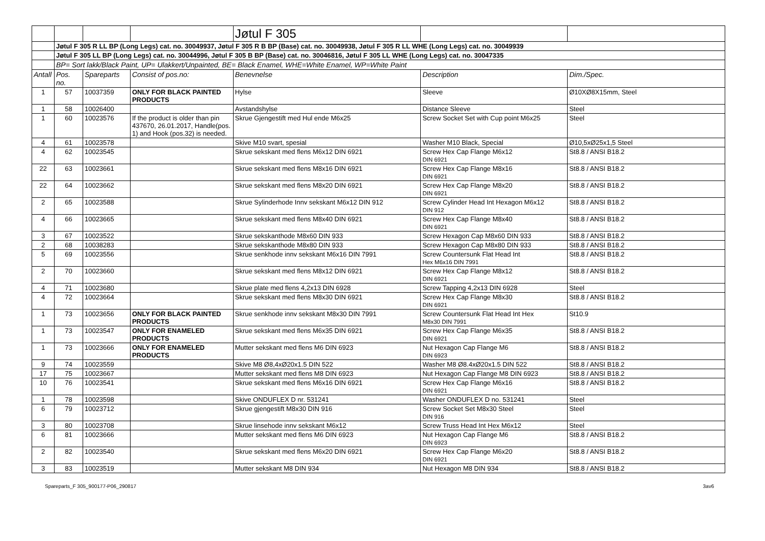| | | | | Jøtul F 305 | | |
| | Jøtul F 305 R LL BP (Long Legs) cat. no. 30049937, Jøtul F 305 R B BP (Base) cat. no. 30049938, Jøtul F 305 R LL WHE (Long Legs) cat. no. 30049939 | | | | | |
| | Jøtul F 305 LL BP (Long Legs) cat. no. 30044996, Jøtul F 305 B BP (Base) cat. no. 30046816, Jøtul F 305 LL WHE (Long Legs) cat. no. 30047335 | | | | | |
| | BP= Sort lakk/Black Paint, UP= Ulakkert/Unpainted, BE= Black Enamel, WHE=White Enamel, WP=White Paint | | | | | |
| Antall | Pos. no. | Spareparts | Consist of pos.no: | Benevnelse | Description | Dim./Spec. |
| 1 | 57 | 10037359 | ONLY FOR BLACK PAINTED PRODUCTS | Hylse | Sleeve | Ø10XØ8X15mm, Steel |
| 1 | 58 | 10026400 | | Avstandshylse | Distance Sleeve | Steel |
| 1 | 60 | 10023576 | If the product is older than pin 437670, 26.01.2017, Handle(pos. 1) and Hook (pos.32) is needed. | Skrue Gjengestift med Hul ende M6x25 | Screw Socket Set with Cup point M6x25 | Steel |
| 4 | 61 | 10023578 | | Skive M10 svart, spesial | Washer M10 Black, Special | Ø10,5xØ25x1,5 Steel |
| 4 | 62 | 10023545 | | Skrue sekskant med flens M6x12 DIN 6921 | Screw Hex Cap Flange M6x12 DIN 6921 | St8.8 / ANSI B18.2 |
| 22 | 63 | 10023661 | | Skrue sekskant med flens M8x16 DIN 6921 | Screw Hex Cap Flange M8x16 DIN 6921 | St8.8 / ANSI B18.2 |
| 22 | 64 | 10023662 | | Skrue sekskant med flens M8x20 DIN 6921 | Screw Hex Cap Flange M8x20 DIN 6921 | St8.8 / ANSI B18.2 |
| 2 | 65 | 10023588 | | Skrue Sylinderhode Innv sekskant M6x12 DIN 912 | Screw Cylinder Head Int Hexagon M6x12 DIN 912 | St8.8 / ANSI B18.2 |
| 4 | 66 | 10023665 | | Skrue sekskant med flens M8x40 DIN 6921 | Screw Hex Cap Flange M8x40 DIN 6921 | St8.8 / ANSI B18.2 |
| 3 | 67 | 10023522 | | Skrue sekskanthode M8x60 DIN 933 | Screw Hexagon Cap M8x60 DIN 933 | St8.8 / ANSI B18.2 |
| 2 | 68 | 10038283 | | Skrue sekskanthode M8x80 DIN 933 | Screw Hexagon Cap M8x80 DIN 933 | St8.8 / ANSI B18.2 |
| 5 | 69 | 10023556 | | Skrue senkhode innv sekskant M6x16 DIN 7991 | Screw Countersunk Flat Head Int Hex M6x16 DIN 7991 | St8.8 / ANSI B18.2 |
| 2 | 70 | 10023660 | | Skrue sekskant med flens M8x12 DIN 6921 | Screw Hex Cap Flange M8x12 DIN 6921 | St8.8 / ANSI B18.2 |
| 4 | 71 | 10023680 | | Skrue plate med flens 4,2x13 DIN 6928 | Screw Tapping 4,2x13 DIN 6928 | Steel |
| 4 | 72 | 10023664 | | Skrue sekskant med flens M8x30 DIN 6921 | Screw Hex Cap Flange M8x30 DIN 6921 | St8.8 / ANSI B18.2 |
| 1 | 73 | 10023656 | ONLY FOR BLACK PAINTED PRODUCTS | Skrue senkhode innv sekskant M8x30 DIN 7991 | Screw Countersunk Flat Head Int Hex M8x30 DIN 7991 | St10.9 |
| 1 | 73 | 10023547 | ONLY FOR ENAMELED PRODUCTS | Skrue sekskant med flens M6x35 DIN 6921 | Screw Hex Cap Flange M6x35 DIN 6921 | St8.8 / ANSI B18.2 |
| 1 | 73 | 10023666 | ONLY FOR ENAMELED PRODUCTS | Mutter sekskant med flens M6 DIN 6923 | Nut Hexagon Cap Flange M6 DIN 6923 | St8.8 / ANSI B18.2 |
| 9 | 74 | 10023559 | | Skive M8 Ø8,4xØ20x1.5 DIN 522 | Washer M8 Ø8.4xØ20x1.5 DIN 522 | St8.8 / ANSI B18.2 |
| 17 | 75 | 10023667 | | Mutter sekskant med flens M8 DIN 6923 | Nut Hexagon Cap Flange M8 DIN 6923 | St8.8 / ANSI B18.2 |
| 10 | 76 | 10023541 | | Skrue sekskant med flens M6x16 DIN 6921 | Screw Hex Cap Flange M6x16 DIN 6921 | St8.8 / ANSI B18.2 |
| 1 | 78 | 10023598 | | Skive ONDUFLEX D nr. 531241 | Washer ONDUFLEX D no. 531241 | Steel |
| 6 | 79 | 10023712 | | Skrue gjengestift M8x30 DIN 916 | Screw Socket Set M8x30 Steel DIN 916 | Steel |
| 3 | 80 | 10023708 | | Skrue linsehode innv sekskant M6x12 | Screw Truss Head Int Hex M6x12 | Steel |
| 6 | 81 | 10023666 | | Mutter sekskant med flens M6 DIN 6923 | Nut Hexagon Cap Flange M6 DIN 6923 | St8.8 / ANSI B18.2 |
| 2 | 82 | 10023540 | | Skrue sekskant med flens M6x20 DIN 6921 | Screw Hex Cap Flange M6x20 DIN 6921 | St8.8 / ANSI B18.2 |
| 3 | 83 | 10023519 | | Mutter sekskant M8 DIN 934 | Nut Hexagon M8 DIN 934 | St8.8 / ANSI B18.2 |
Spareparts_F 305_900177-P06_290817 3av6